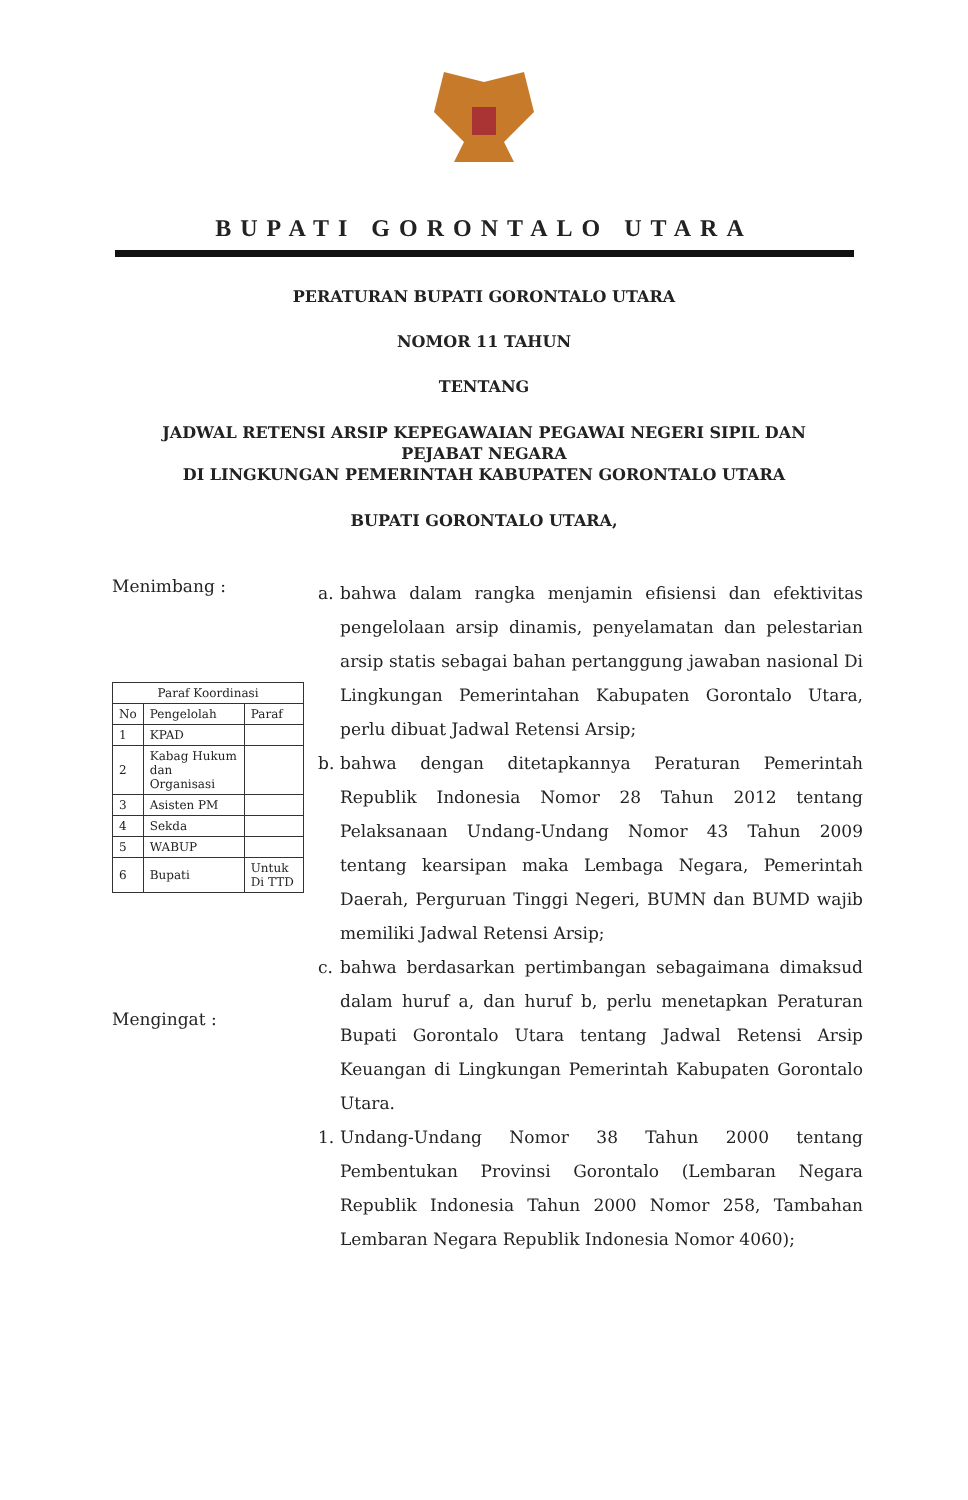BUPATI GORONTALO UTARA
PERATURAN BUPATI GORONTALO UTARA
NOMOR 11 TAHUN
TENTANG
JADWAL RETENSI ARSIP KEPEGAWAIAN PEGAWAI NEGERI SIPIL DAN
PEJABAT NEGARA
DI LINGKUNGAN PEMERINTAH KABUPATEN GORONTALO UTARA
BUPATI GORONTALO UTARA,
Menimbang :
| Paraf Koordinasi | | |
| --- | --- | --- |
| No | Pengelolah | Paraf |
| 1 | KPAD | |
| 2 | Kabag Hukum dan Organisasi | |
| 3 | Asisten PM | |
| 4 | Sekda | |
| 5 | WABUP | |
| 6 | Bupati | Untuk Di TTD |
Mengingat :
a. bahwa dalam rangka menjamin efisiensi dan efektivitas pengelolaan arsip dinamis, penyelamatan dan pelestarian arsip statis sebagai bahan pertanggung jawaban nasional Di Lingkungan Pemerintahan Kabupaten Gorontalo Utara, perlu dibuat Jadwal Retensi Arsip;
b. bahwa dengan ditetapkannya Peraturan Pemerintah Republik Indonesia Nomor 28 Tahun 2012 tentang Pelaksanaan Undang-Undang Nomor 43 Tahun 2009 tentang kearsipan maka Lembaga Negara, Pemerintah Daerah, Perguruan Tinggi Negeri, BUMN dan BUMD wajib memiliki Jadwal Retensi Arsip;
c. bahwa berdasarkan pertimbangan sebagaimana dimaksud dalam huruf a, dan huruf b, perlu menetapkan Peraturan Bupati Gorontalo Utara tentang Jadwal Retensi Arsip Keuangan di Lingkungan Pemerintah Kabupaten Gorontalo Utara.
1. Undang-Undang Nomor 38 Tahun 2000 tentang Pembentukan Provinsi Gorontalo (Lembaran Negara Republik Indonesia Tahun 2000 Nomor 258, Tambahan Lembaran Negara Republik Indonesia Nomor 4060);